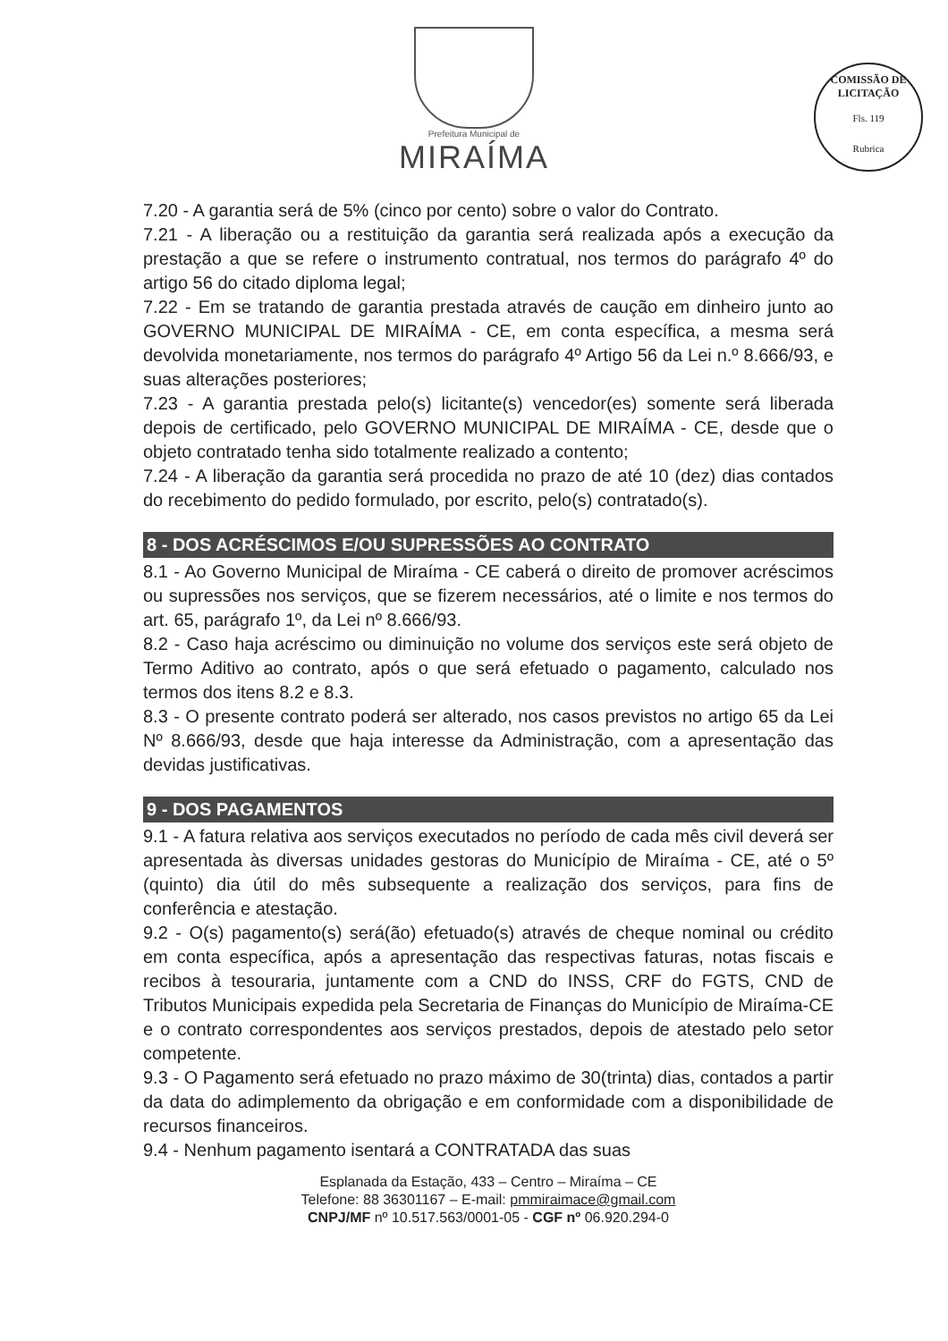COMISSÃO DE LICITAÇÃO
Fls. 119
Rubrica
Prefeitura Municipal de
MIRAÍMA
7.20 - A garantia será de 5% (cinco por cento) sobre o valor do Contrato.
7.21 - A liberação ou a restituição da garantia será realizada após a execução da prestação a que se refere o instrumento contratual, nos termos do parágrafo 4º do artigo 56 do citado diploma legal;
7.22 - Em se tratando de garantia prestada através de caução em dinheiro junto ao GOVERNO MUNICIPAL DE MIRAÍMA - CE, em conta específica, a mesma será devolvida monetariamente, nos termos do parágrafo 4º Artigo 56 da Lei n.º 8.666/93, e suas alterações posteriores;
7.23 - A garantia prestada pelo(s) licitante(s) vencedor(es) somente será liberada depois de certificado, pelo GOVERNO MUNICIPAL DE MIRAÍMA - CE, desde que o objeto contratado tenha sido totalmente realizado a contento;
7.24 - A liberação da garantia será procedida no prazo de até 10 (dez) dias contados do recebimento do pedido formulado, por escrito, pelo(s) contratado(s).
8 - DOS ACRÉSCIMOS E/OU SUPRESSÕES AO CONTRATO
8.1 - Ao Governo Municipal de Miraíma - CE caberá o direito de promover acréscimos ou supressões nos serviços, que se fizerem necessários, até o limite e nos termos do art. 65, parágrafo 1º, da Lei nº 8.666/93.
8.2 - Caso haja acréscimo ou diminuição no volume dos serviços este será objeto de Termo Aditivo ao contrato, após o que será efetuado o pagamento, calculado nos termos dos itens 8.2 e 8.3.
8.3 - O presente contrato poderá ser alterado, nos casos previstos no artigo 65 da Lei Nº 8.666/93, desde que haja interesse da Administração, com a apresentação das devidas justificativas.
9 - DOS PAGAMENTOS
9.1 - A fatura relativa aos serviços executados no período de cada mês civil deverá ser apresentada às diversas unidades gestoras do Município de Miraíma - CE, até o 5º (quinto) dia útil do mês subsequente a realização dos serviços, para fins de conferência e atestação.
9.2 - O(s) pagamento(s) será(ão) efetuado(s) através de cheque nominal ou crédito em conta específica, após a apresentação das respectivas faturas, notas fiscais e recibos à tesouraria, juntamente com a CND do INSS, CRF do FGTS, CND de Tributos Municipais expedida pela Secretaria de Finanças do Município de Miraíma-CE e o contrato correspondentes aos serviços prestados, depois de atestado pelo setor competente.
9.3 - O Pagamento será efetuado no prazo máximo de 30(trinta) dias, contados a partir da data do adimplemento da obrigação e em conformidade com a disponibilidade de recursos financeiros.
9.4 - Nenhum pagamento isentará a CONTRATADA das suas
Esplanada da Estação, 433 – Centro – Miraíma – CE
Telefone: 88 36301167 – E-mail: pmmiraimace@gmail.com
CNPJ/MF nº 10.517.563/0001-05 - CGF nº 06.920.294-0